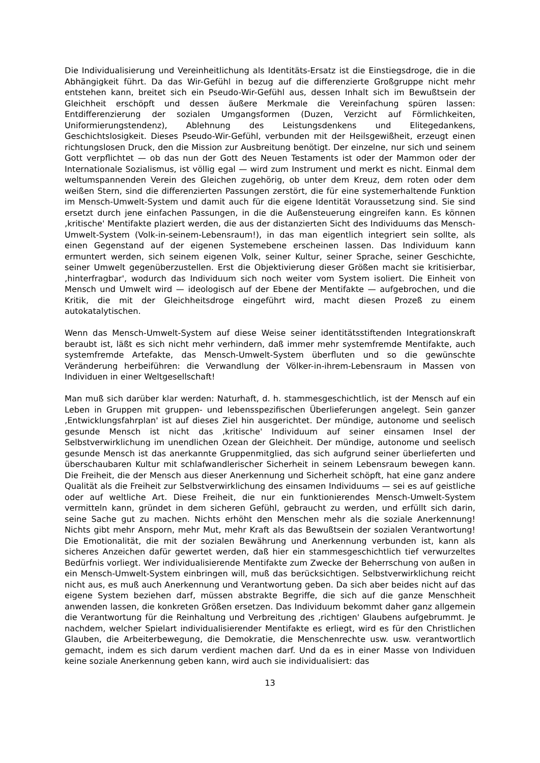Die Individualisierung und Vereinheitlichung als Identitäts-Ersatz ist die Einstiegsdroge, die in die Abhängigkeit führt. Da das Wir-Gefühl in bezug auf die differenzierte Großgruppe nicht mehr entstehen kann, breitet sich ein Pseudo-Wir-Gefühl aus, dessen Inhalt sich im Bewußtsein der Gleichheit erschöpft und dessen äußere Merkmale die Vereinfachung spüren lassen: Entdifferenzierung der sozialen Umgangsformen (Duzen, Verzicht auf Förmlichkeiten, Uniformierungstendenz), Ablehnung des Leistungsdenkens und Elitegedankens, Geschichtslosigkeit. Dieses Pseudo-Wir-Gefühl, verbunden mit der Heilsgewißheit, erzeugt einen richtungslosen Druck, den die Mission zur Ausbreitung benötigt. Der einzelne, nur sich und seinem Gott verpflichtet — ob das nun der Gott des Neuen Testaments ist oder der Mammon oder der Internationale Sozialismus, ist völlig egal — wird zum Instrument und merkt es nicht. Einmal dem weltumspannenden Verein des Gleichen zugehörig, ob unter dem Kreuz, dem roten oder dem weißen Stern, sind die differenzierten Passungen zerstört, die für eine systemerhaltende Funktion im Mensch-Umwelt-System und damit auch für die eigene Identität Voraussetzung sind. Sie sind ersetzt durch jene einfachen Passungen, in die die Außensteuerung eingreifen kann. Es können ‚kritische' Mentifakte plaziert werden, die aus der distanzierten Sicht des Individuums das Mensch-Umwelt-System (Volk-in-seinem-Lebensraum!), in das man eigentlich integriert sein sollte, als einen Gegenstand auf der eigenen Systemebene erscheinen lassen. Das Individuum kann ermuntert werden, sich seinem eigenen Volk, seiner Kultur, seiner Sprache, seiner Geschichte, seiner Umwelt gegenüberzustellen. Erst die Objektivierung dieser Größen macht sie kritisierbar, ‚hinterfragbar', wodurch das Individuum sich noch weiter vom System isoliert. Die Einheit von Mensch und Umwelt wird — ideologisch auf der Ebene der Mentifakte — aufgebrochen, und die Kritik, die mit der Gleichheitsdroge eingeführt wird, macht diesen Prozeß zu einem autokatalytischen.
Wenn das Mensch-Umwelt-System auf diese Weise seiner identitätsstiftenden Integrationskraft beraubt ist, läßt es sich nicht mehr verhindern, daß immer mehr systemfremde Mentifakte, auch systemfremde Artefakte, das Mensch-Umwelt-System überfluten und so die gewünschte Veränderung herbeiführen: die Verwandlung der Völker-in-ihrem-Lebensraum in Massen von Individuen in einer Weltgesellschaft!
Man muß sich darüber klar werden: Naturhaft, d. h. stammesgeschichtlich, ist der Mensch auf ein Leben in Gruppen mit gruppen- und lebensspezifischen Überlieferungen angelegt. Sein ganzer ‚Entwicklungsfahrplan' ist auf dieses Ziel hin ausgerichtet. Der mündige, autonome und seelisch gesunde Mensch ist nicht das ‚kritische' Individuum auf seiner einsamen Insel der Selbstverwirklichung im unendlichen Ozean der Gleichheit. Der mündige, autonome und seelisch gesunde Mensch ist das anerkannte Gruppenmitglied, das sich aufgrund seiner überlieferten und überschaubaren Kultur mit schlafwandlerischer Sicherheit in seinem Lebensraum bewegen kann. Die Freiheit, die der Mensch aus dieser Anerkennung und Sicherheit schöpft, hat eine ganz andere Qualität als die Freiheit zur Selbstverwirklichung des einsamen Individuums — sei es auf geistliche oder auf weltliche Art. Diese Freiheit, die nur ein funktionierendes Mensch-Umwelt-System vermitteln kann, gründet in dem sicheren Gefühl, gebraucht zu werden, und erfüllt sich darin, seine Sache gut zu machen. Nichts erhöht den Menschen mehr als die soziale Anerkennung! Nichts gibt mehr Ansporn, mehr Mut, mehr Kraft als das Bewußtsein der sozialen Verantwortung! Die Emotionalität, die mit der sozialen Bewährung und Anerkennung verbunden ist, kann als sicheres Anzeichen dafür gewertet werden, daß hier ein stammesgeschichtlich tief verwurzeltes Bedürfnis vorliegt. Wer individualisierende Mentifakte zum Zwecke der Beherrschung von außen in ein Mensch-Umwelt-System einbringen will, muß das berücksichtigen. Selbstverwirklichung reicht nicht aus, es muß auch Anerkennung und Verantwortung geben. Da sich aber beides nicht auf das eigene System beziehen darf, müssen abstrakte Begriffe, die sich auf die ganze Menschheit anwenden lassen, die konkreten Größen ersetzen. Das Individuum bekommt daher ganz allgemein die Verantwortung für die Reinhaltung und Verbreitung des ‚richtigen' Glaubens aufgebrummt. Je nachdem, welcher Spielart individualisierender Mentifakte es erliegt, wird es für den Christlichen Glauben, die Arbeiterbewegung, die Demokratie, die Menschenrechte usw. usw. verantwortlich gemacht, indem es sich darum verdient machen darf. Und da es in einer Masse von Individuen keine soziale Anerkennung geben kann, wird auch sie individualisiert: das
13